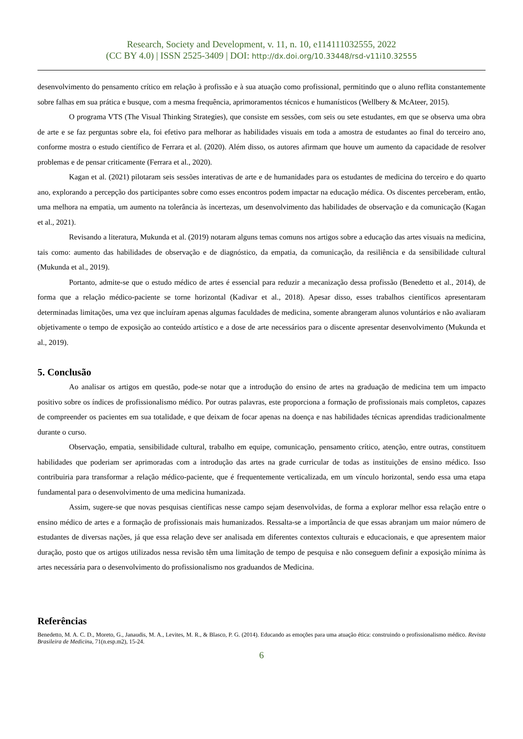Research, Society and Development, v. 11, n. 10, e114111032555, 2022
(CC BY 4.0) | ISSN 2525-3409 | DOI: http://dx.doi.org/10.33448/rsd-v11i10.32555
desenvolvimento do pensamento crítico em relação à profissão e à sua atuação como profissional, permitindo que o aluno reflita constantemente sobre falhas em sua prática e busque, com a mesma frequência, aprimoramentos técnicos e humanísticos (Wellbery & McAteer, 2015).
O programa VTS (The Visual Thinking Strategies), que consiste em sessões, com seis ou sete estudantes, em que se observa uma obra de arte e se faz perguntas sobre ela, foi efetivo para melhorar as habilidades visuais em toda a amostra de estudantes ao final do terceiro ano, conforme mostra o estudo científico de Ferrara et al. (2020). Além disso, os autores afirmam que houve um aumento da capacidade de resolver problemas e de pensar criticamente (Ferrara et al., 2020).
Kagan et al. (2021) pilotaram seis sessões interativas de arte e de humanidades para os estudantes de medicina do terceiro e do quarto ano, explorando a percepção dos participantes sobre como esses encontros podem impactar na educação médica. Os discentes perceberam, então, uma melhora na empatia, um aumento na tolerância às incertezas, um desenvolvimento das habilidades de observação e da comunicação (Kagan et al., 2021).
Revisando a literatura, Mukunda et al. (2019) notaram alguns temas comuns nos artigos sobre a educação das artes visuais na medicina, tais como: aumento das habilidades de observação e de diagnóstico, da empatia, da comunicação, da resiliência e da sensibilidade cultural (Mukunda et al., 2019).
Portanto, admite-se que o estudo médico de artes é essencial para reduzir a mecanização dessa profissão (Benedetto et al., 2014), de forma que a relação médico-paciente se torne horizontal (Kadivar et al., 2018). Apesar disso, esses trabalhos científicos apresentaram determinadas limitações, uma vez que incluíram apenas algumas faculdades de medicina, somente abrangeram alunos voluntários e não avaliaram objetivamente o tempo de exposição ao conteúdo artístico e a dose de arte necessários para o discente apresentar desenvolvimento (Mukunda et al., 2019).
5. Conclusão
Ao analisar os artigos em questão, pode-se notar que a introdução do ensino de artes na graduação de medicina tem um impacto positivo sobre os índices de profissionalismo médico. Por outras palavras, este proporciona a formação de profissionais mais completos, capazes de compreender os pacientes em sua totalidade, e que deixam de focar apenas na doença e nas habilidades técnicas aprendidas tradicionalmente durante o curso.
Observação, empatia, sensibilidade cultural, trabalho em equipe, comunicação, pensamento crítico, atenção, entre outras, constituem habilidades que poderiam ser aprimoradas com a introdução das artes na grade curricular de todas as instituições de ensino médico. Isso contribuiria para transformar a relação médico-paciente, que é frequentemente verticalizada, em um vínculo horizontal, sendo essa uma etapa fundamental para o desenvolvimento de uma medicina humanizada.
Assim, sugere-se que novas pesquisas científicas nesse campo sejam desenvolvidas, de forma a explorar melhor essa relação entre o ensino médico de artes e a formação de profissionais mais humanizados. Ressalta-se a importância de que essas abranjam um maior número de estudantes de diversas nações, já que essa relação deve ser analisada em diferentes contextos culturais e educacionais, e que apresentem maior duração, posto que os artigos utilizados nessa revisão têm uma limitação de tempo de pesquisa e não conseguem definir a exposição mínima às artes necessária para o desenvolvimento do profissionalismo nos graduandos de Medicina.
Referências
Benedetto, M. A. C. D., Moreto, G., Janaudis, M. A., Levites, M. R., & Blasco, P. G. (2014). Educando as emoções para uma atuação ética: construindo o profissionalismo médico. Revista Brasileira de Medicina, 71(n.esp.m2), 15-24.
6